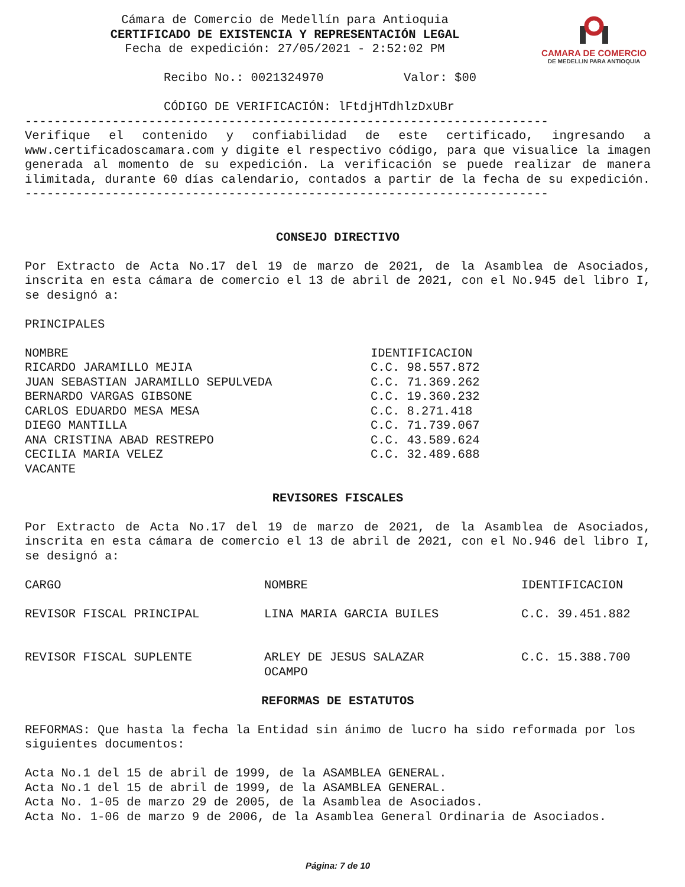CAMARA DE COMERCIO
DE MEDELLIN PARA ANTIOQUIA
Cámara de Comercio de Medellín para Antioquia
CERTIFICADO DE EXISTENCIA Y REPRESENTACIÓN LEGAL
Fecha de expedición: 27/05/2021 - 2:52:02 PM
Recibo No.: 0021324970 Valor: $00
CÓDIGO DE VERIFICACIÓN: lFtdjHTdhlzDxUBr
------------------------------------------------------------------------
Verifique el contenido y confiabilidad de este certificado, ingresando a www.certificadoscamara.com y digite el respectivo código, para que visualice la imagen generada al momento de su expedición. La verificación se puede realizar de manera ilimitada, durante 60 días calendario, contados a partir de la fecha de su expedición.
------------------------------------------------------------------------
CONSEJO DIRECTIVO
Por Extracto de Acta No.17 del 19 de marzo de 2021, de la Asamblea de Asociados, inscrita en esta cámara de comercio el 13 de abril de 2021, con el No.945 del libro I, se designó a:
PRINCIPALES
| NOMBRE | IDENTIFICACION |
| RICARDO JARAMILLO MEJIA | C.C. 98.557.872 |
| JUAN SEBASTIAN JARAMILLO SEPULVEDA | C.C. 71.369.262 |
| BERNARDO VARGAS GIBSONE | C.C. 19.360.232 |
| CARLOS EDUARDO MESA MESA | C.C. 8.271.418 |
| DIEGO MANTILLA | C.C. 71.739.067 |
| ANA CRISTINA ABAD RESTREPO | C.C. 43.589.624 |
| CECILIA MARIA VELEZ | C.C. 32.489.688 |
| VACANTE | |
REVISORES FISCALES
Por Extracto de Acta No.17 del 19 de marzo de 2021, de la Asamblea de Asociados, inscrita en esta cámara de comercio el 13 de abril de 2021, con el No.946 del libro I, se designó a:
| CARGO | NOMBRE | IDENTIFICACION |
| REVISOR FISCAL PRINCIPAL | LINA MARIA GARCIA BUILES | C.C. 39.451.882 |
| REVISOR FISCAL SUPLENTE | ARLEY DE JESUS SALAZAR OCAMPO | C.C. 15.388.700 |
REFORMAS DE ESTATUTOS
REFORMAS: Que hasta la fecha la Entidad sin ánimo de lucro ha sido reformada por los siguientes documentos:
Acta No.1 del 15 de abril de 1999, de la ASAMBLEA GENERAL.
Acta No.1 del 15 de abril de 1999, de la ASAMBLEA GENERAL.
Acta No. 1-05 de marzo 29 de 2005, de la Asamblea de Asociados.
Acta No. 1-06 de marzo 9 de 2006, de la Asamblea General Ordinaria de Asociados.
Página: 7 de 10